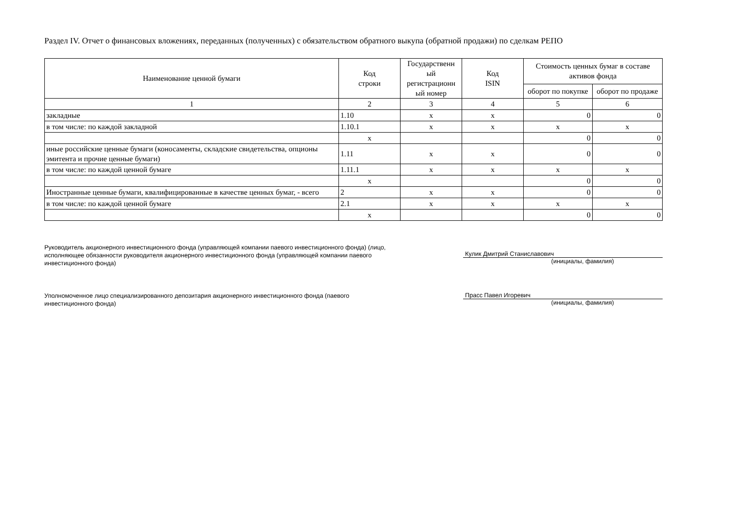Раздел IV. Отчет о финансовых вложениях, переданных (полученных) с обязательством обратного выкупа (обратной продажи) по сделкам РЕПО
| Наименование ценной бумаги | Код строки | Государственн ый регистрационн ый номер | Код ISIN | Стоимость ценных бумаг в составе активов фонда | |
| --- | --- | --- | --- | --- | --- |
| | | | | оборот по покупке | оборот по продаже |
| 1 | 2 | 3 | 4 | 5 | 6 |
| закладные | 1.10 | x | x | 0 | 0 |
| в том числе: по каждой закладной | 1.10.1 | x | x | x | x |
| | x | | | 0 | 0 |
| иные российские ценные бумаги (коносаменты, складские свидетельства, опционы эмитента и прочие ценные бумаги) | 1.11 | x | x | 0 | 0 |
| в том числе: по каждой ценной бумаге | 1.11.1 | x | x | x | x |
| | x | | | 0 | 0 |
| Иностранные ценные бумаги, квалифицированные в качестве ценных бумаг, - всего | 2 | x | x | 0 | 0 |
| в том числе: по каждой ценной бумаге | 2.1 | x | x | x | x |
| | x | | | 0 | 0 |
Руководитель акционерного инвестиционного фонда (управляющей компании паевого инвестиционного фонда) (лицо, исполняющее обязанности руководителя акционерного инвестиционного фонда (управляющей компании паевого инвестиционного фонда)
Кулик Дмитрий Станиславович
(инициалы, фамилия)
Уполномоченное лицо специализированного депозитария акционерного инвестиционного фонда (паевого инвестиционного фонда)
Прасс Павел Игоревич
(инициалы, фамилия)